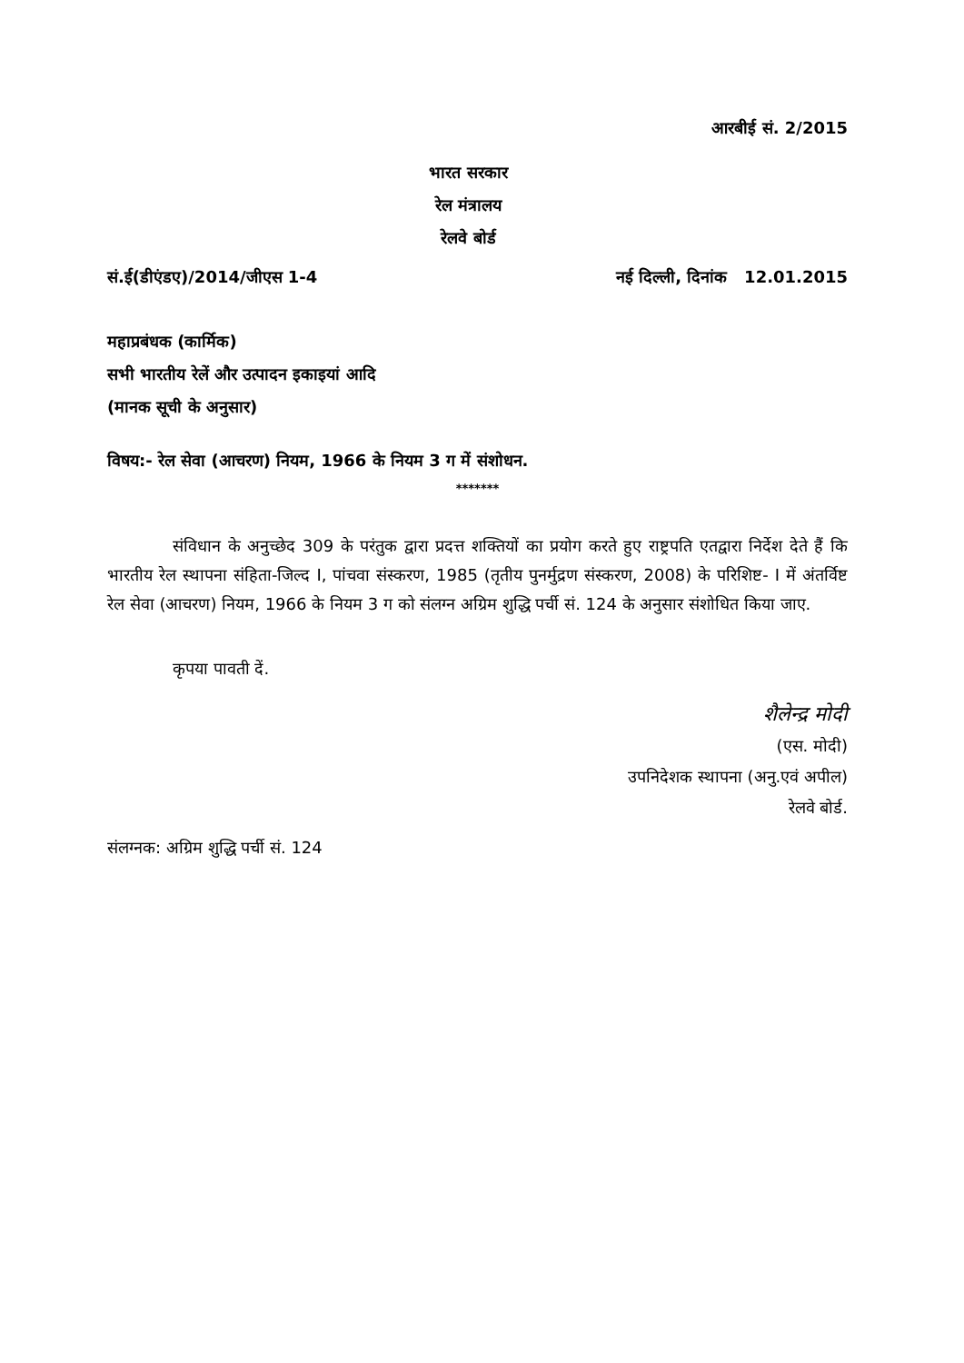आरबीई सं. 2/2015
भारत सरकार
रेल मंत्रालय
रेलवे बोर्ड
सं.ई(डीएंडए)/2014/जीएस 1-4 नई दिल्ली, दिनांक 12.01.2015
महाप्रबंधक (कार्मिक)
सभी भारतीय रेलें और उत्पादन इकाइयां आदि
(मानक सूची के अनुसार)
विषय:- रेल सेवा (आचरण) नियम, 1966 के नियम 3 ग में संशोधन.
*******
संविधान के अनुच्छेद 309 के परंतुक द्वारा प्रदत्त शक्तियों का प्रयोग करते हुए राष्ट्रपति एतद्वारा निर्देश देते हैं कि भारतीय रेल स्थापना संहिता-जिल्द I, पांचवा संस्करण, 1985 (तृतीय पुनर्मुद्रण संस्करण, 2008) के परिशिष्ट- I में अंतर्विष्ट रेल सेवा (आचरण) नियम, 1966 के नियम 3 ग को संलग्न अग्रिम शुद्धि पर्ची सं. 124 के अनुसार संशोधित किया जाए.
कृपया पावती दें.
शैलेन्द्र मोदी
(एस. मोदी)
उपनिदेशक स्थापना (अनु.एवं अपील)
रेलवे बोर्ड.
संलग्नक: अग्रिम शुद्धि पर्ची सं. 124